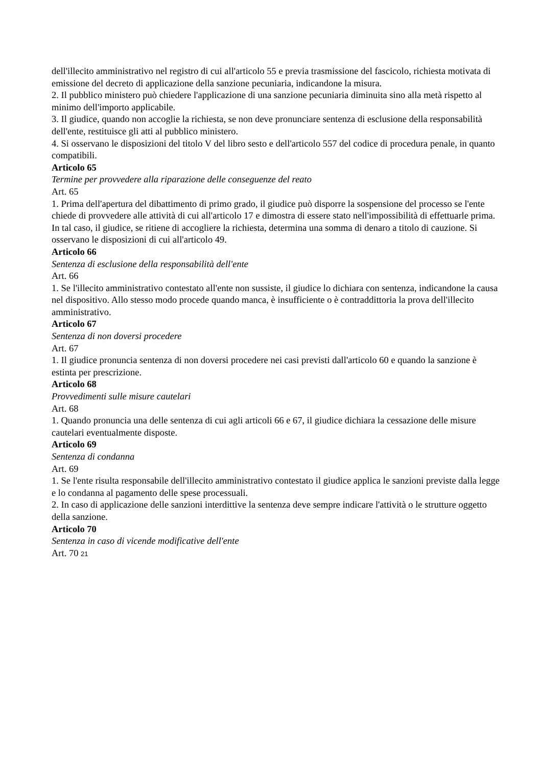dell'illecito amministrativo nel registro di cui all'articolo 55 e previa trasmissione del fascicolo, richiesta motivata di emissione del decreto di applicazione della sanzione pecuniaria, indicandone la misura.
2. Il pubblico ministero può chiedere l'applicazione di una sanzione pecuniaria diminuita sino alla metà rispetto al minimo dell'importo applicabile.
3. Il giudice, quando non accoglie la richiesta, se non deve pronunciare sentenza di esclusione della responsabilità dell'ente, restituisce gli atti al pubblico ministero.
4. Si osservano le disposizioni del titolo V del libro sesto e dell'articolo 557 del codice di procedura penale, in quanto compatibili.
Articolo 65
Termine per provvedere alla riparazione delle conseguenze del reato
Art. 65
1. Prima dell'apertura del dibattimento di primo grado, il giudice può disporre la sospensione del processo se l'ente chiede di provvedere alle attività di cui all'articolo 17 e dimostra di essere stato nell'impossibilità di effettuarle prima. In tal caso, il giudice, se ritiene di accogliere la richiesta, determina una somma di denaro a titolo di cauzione. Si osservano le disposizioni di cui all'articolo 49.
Articolo 66
Sentenza di esclusione della responsabilità dell'ente
Art. 66
1. Se l'illecito amministrativo contestato all'ente non sussiste, il giudice lo dichiara con sentenza, indicandone la causa nel dispositivo. Allo stesso modo procede quando manca, è insufficiente o è contraddittoria la prova dell'illecito amministrativo.
Articolo 67
Sentenza di non doversi procedere
Art. 67
1. Il giudice pronuncia sentenza di non doversi procedere nei casi previsti dall'articolo 60 e quando la sanzione è estinta per prescrizione.
Articolo 68
Provvedimenti sulle misure cautelari
Art. 68
1. Quando pronuncia una delle sentenza di cui agli articoli 66 e 67, il giudice dichiara la cessazione delle misure cautelari eventualmente disposte.
Articolo 69
Sentenza di condanna
Art. 69
1. Se l'ente risulta responsabile dell'illecito amministrativo contestato il giudice applica le sanzioni previste dalla legge e lo condanna al pagamento delle spese processuali.
2. In caso di applicazione delle sanzioni interdittive la sentenza deve sempre indicare l'attività o le strutture oggetto della sanzione.
Articolo 70
Sentenza in caso di vicende modificative dell'ente
Art. 70 21